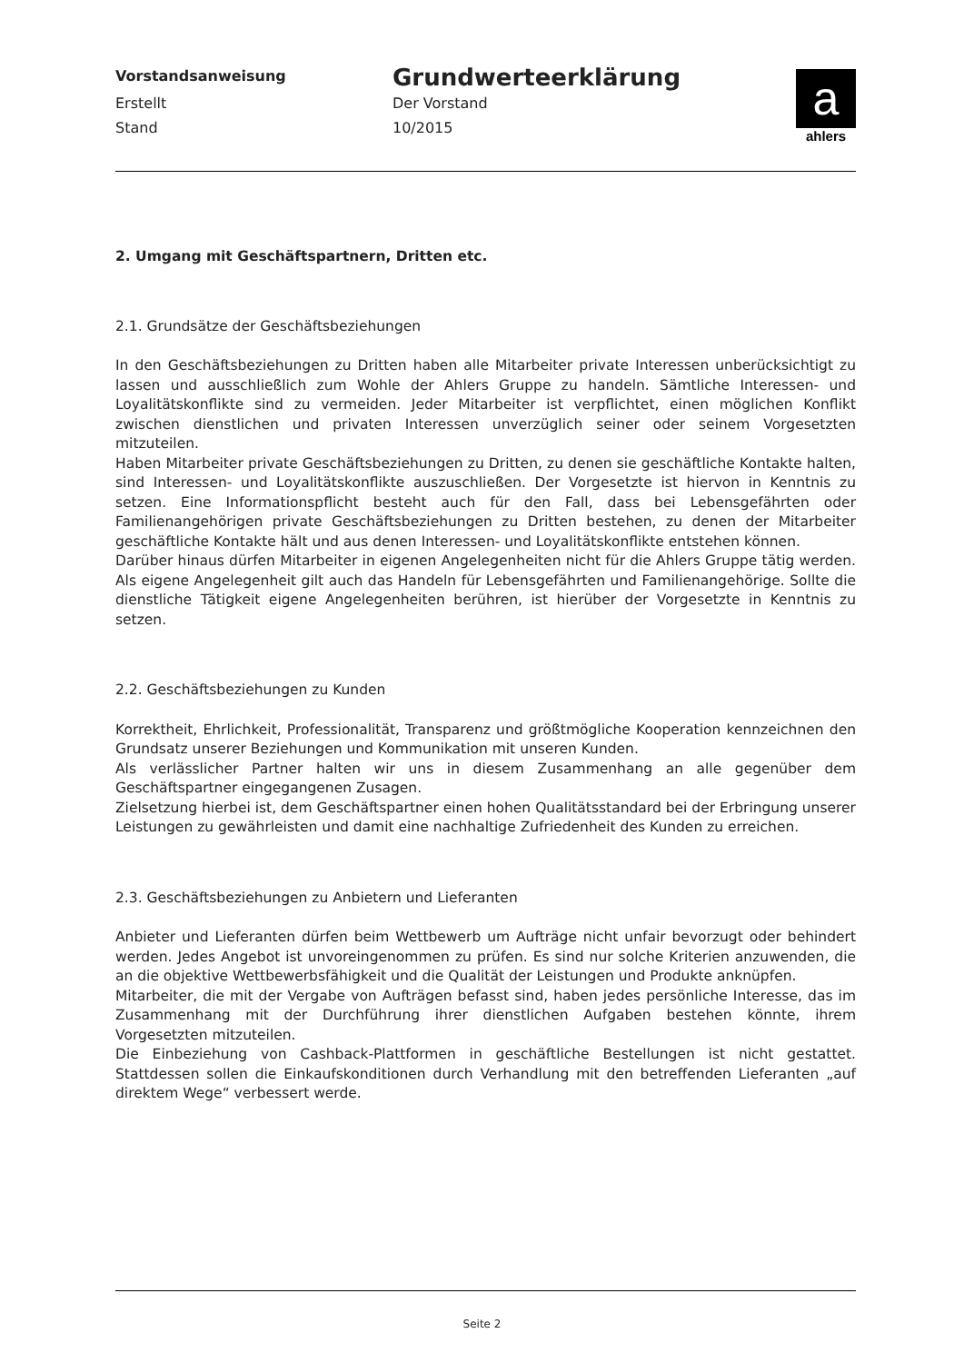Vorstandsanweisung
Grundwerteerklärung
Erstellt Der Vorstand
Stand 10/2015
a
ahlers
2. Umgang mit Geschäftspartnern, Dritten etc.
2.1. Grundsätze der Geschäftsbeziehungen
In den Geschäftsbeziehungen zu Dritten haben alle Mitarbeiter private Interessen unberücksichtigt zu lassen und ausschließlich zum Wohle der Ahlers Gruppe zu handeln. Sämtliche Interessen- und Loyalitätskonflikte sind zu vermeiden. Jeder Mitarbeiter ist verpflichtet, einen möglichen Konflikt zwischen dienstlichen und privaten Interessen unverzüglich seiner oder seinem Vorgesetzten mitzuteilen.
Haben Mitarbeiter private Geschäftsbeziehungen zu Dritten, zu denen sie geschäftliche Kontakte halten, sind Interessen- und Loyalitätskonflikte auszuschließen. Der Vorgesetzte ist hiervon in Kenntnis zu setzen. Eine Informationspflicht besteht auch für den Fall, dass bei Lebensgefährten oder Familienangehörigen private Geschäftsbeziehungen zu Dritten bestehen, zu denen der Mitarbeiter geschäftliche Kontakte hält und aus denen Interessen- und Loyalitätskonflikte entstehen können.
Darüber hinaus dürfen Mitarbeiter in eigenen Angelegenheiten nicht für die Ahlers Gruppe tätig werden. Als eigene Angelegenheit gilt auch das Handeln für Lebensgefährten und Familienangehörige. Sollte die dienstliche Tätigkeit eigene Angelegenheiten berühren, ist hierüber der Vorgesetzte in Kenntnis zu setzen.
2.2. Geschäftsbeziehungen zu Kunden
Korrektheit, Ehrlichkeit, Professionalität, Transparenz und größtmögliche Kooperation kennzeichnen den Grundsatz unserer Beziehungen und Kommunikation mit unseren Kunden.
Als verlässlicher Partner halten wir uns in diesem Zusammenhang an alle gegenüber dem Geschäftspartner eingegangenen Zusagen.
Zielsetzung hierbei ist, dem Geschäftspartner einen hohen Qualitätsstandard bei der Erbringung unserer Leistungen zu gewährleisten und damit eine nachhaltige Zufriedenheit des Kunden zu erreichen.
2.3. Geschäftsbeziehungen zu Anbietern und Lieferanten
Anbieter und Lieferanten dürfen beim Wettbewerb um Aufträge nicht unfair bevorzugt oder behindert werden. Jedes Angebot ist unvoreingenommen zu prüfen. Es sind nur solche Kriterien anzuwenden, die an die objektive Wettbewerbsfähigkeit und die Qualität der Leistungen und Produkte anknüpfen.
Mitarbeiter, die mit der Vergabe von Aufträgen befasst sind, haben jedes persönliche Interesse, das im Zusammenhang mit der Durchführung ihrer dienstlichen Aufgaben bestehen könnte, ihrem Vorgesetzten mitzuteilen.
Die Einbeziehung von Cashback-Plattformen in geschäftliche Bestellungen ist nicht gestattet. Stattdessen sollen die Einkaufskonditionen durch Verhandlung mit den betreffenden Lieferanten „auf direktem Wege“ verbessert werde.
Seite 2